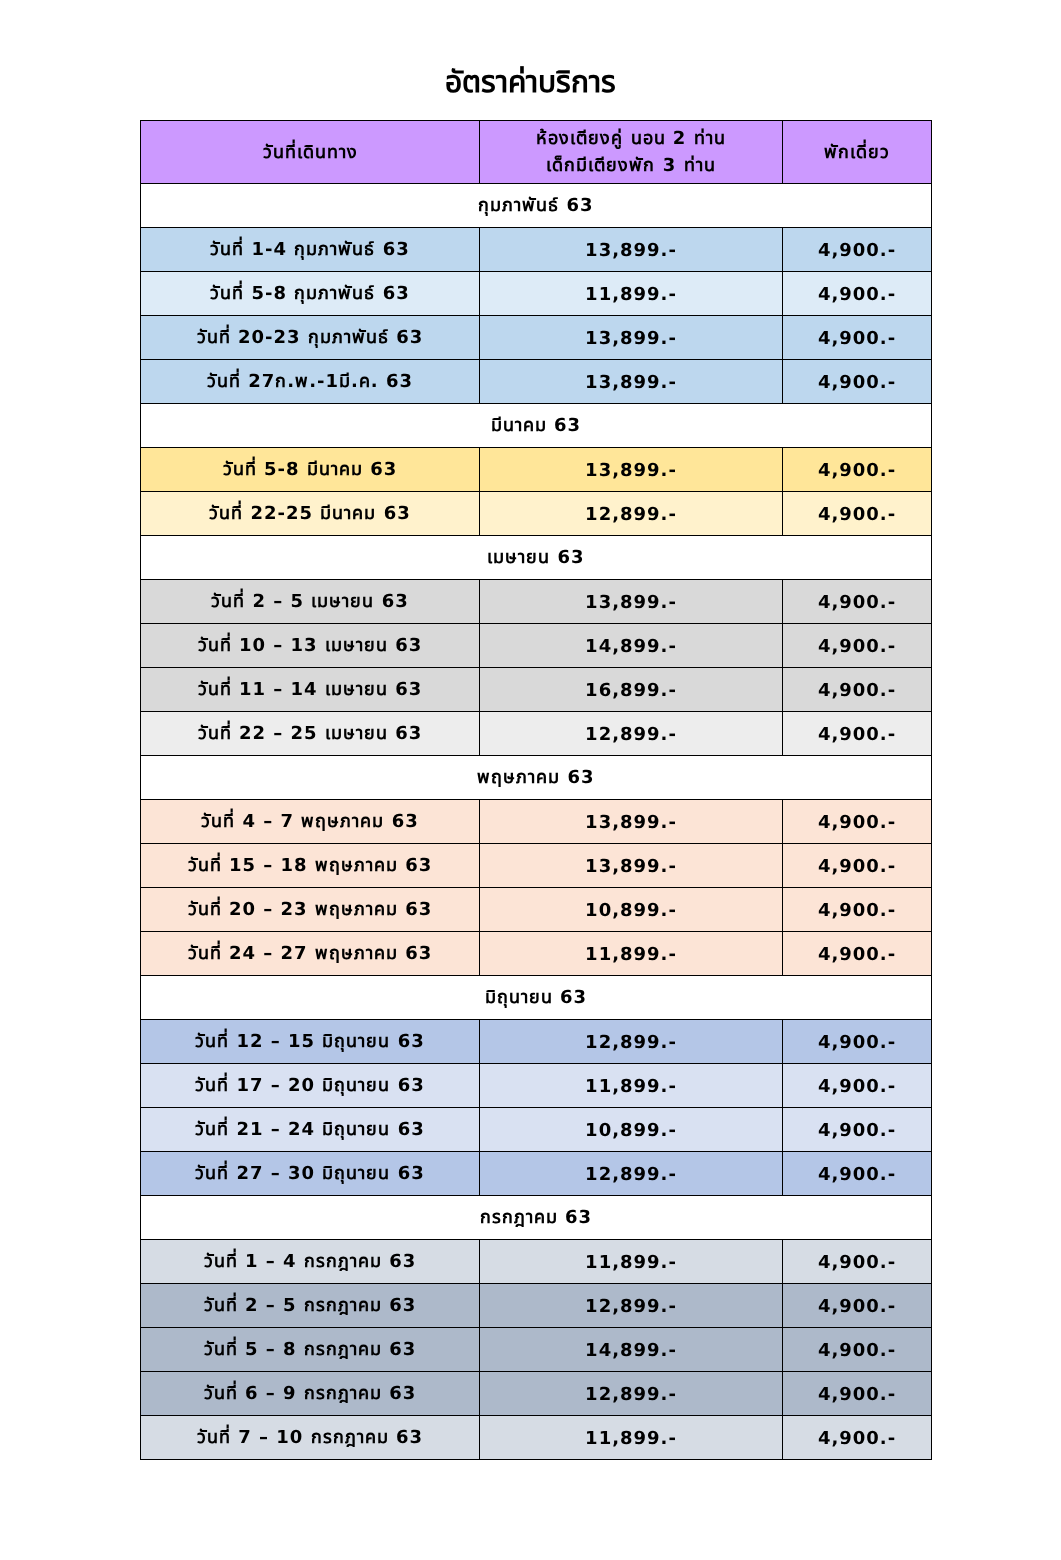อัตราค่าบริการ
| วันที่เดินทาง | ห้องเตียงคู่ นอน 2 ท่าน เด็กมีเตียงพัก 3 ท่าน | พักเดี่ยว |
| --- | --- | --- |
| กุมภาพันธ์ 63 | | |
| วันที่ 1-4 กุมภาพันธ์ 63 | 13,899.- | 4,900.- |
| วันที่ 5-8 กุมภาพันธ์ 63 | 11,899.- | 4,900.- |
| วันที่ 20-23 กุมภาพันธ์ 63 | 13,899.- | 4,900.- |
| วันที่ 27ก.พ.-1มี.ค. 63 | 13,899.- | 4,900.- |
| มีนาคม 63 | | |
| วันที่ 5-8 มีนาคม 63 | 13,899.- | 4,900.- |
| วันที่ 22-25 มีนาคม 63 | 12,899.- | 4,900.- |
| เมษายน 63 | | |
| วันที่ 2 – 5 เมษายน 63 | 13,899.- | 4,900.- |
| วันที่ 10 – 13 เมษายน 63 | 14,899.- | 4,900.- |
| วันที่ 11 – 14 เมษายน 63 | 16,899.- | 4,900.- |
| วันที่ 22 – 25 เมษายน 63 | 12,899.- | 4,900.- |
| พฤษภาคม 63 | | |
| วันที่ 4 – 7 พฤษภาคม 63 | 13,899.- | 4,900.- |
| วันที่ 15 – 18 พฤษภาคม 63 | 13,899.- | 4,900.- |
| วันที่ 20 – 23 พฤษภาคม 63 | 10,899.- | 4,900.- |
| วันที่ 24 – 27 พฤษภาคม 63 | 11,899.- | 4,900.- |
| มิถุนายน 63 | | |
| วันที่ 12 – 15 มิถุนายน 63 | 12,899.- | 4,900.- |
| วันที่ 17 – 20 มิถุนายน 63 | 11,899.- | 4,900.- |
| วันที่ 21 – 24 มิถุนายน 63 | 10,899.- | 4,900.- |
| วันที่ 27 – 30 มิถุนายน 63 | 12,899.- | 4,900.- |
| กรกฎาคม 63 | | |
| วันที่ 1 – 4 กรกฎาคม 63 | 11,899.- | 4,900.- |
| วันที่ 2 – 5 กรกฎาคม 63 | 12,899.- | 4,900.- |
| วันที่ 5 – 8 กรกฎาคม 63 | 14,899.- | 4,900.- |
| วันที่ 6 – 9 กรกฎาคม 63 | 12,899.- | 4,900.- |
| วันที่ 7 – 10 กรกฎาคม 63 | 11,899.- | 4,900.- |